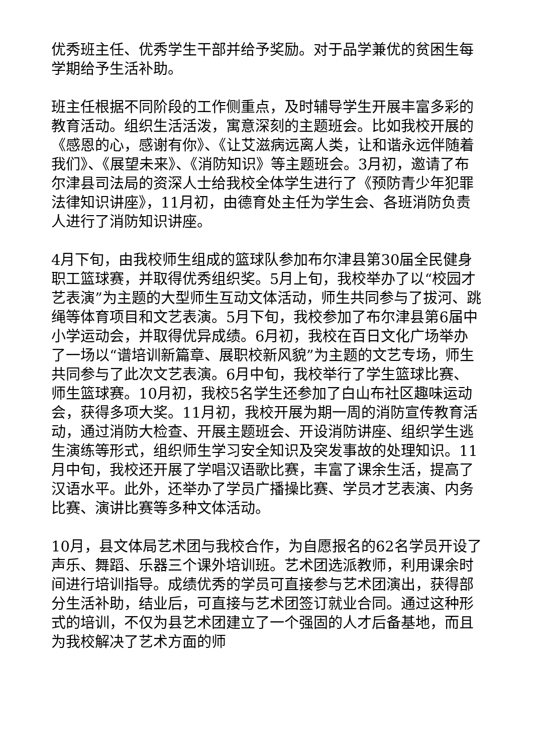优秀班主任、优秀学生干部并给予奖励。对于品学兼优的贫困生每学期给予生活补助。
班主任根据不同阶段的工作侧重点，及时辅导学生开展丰富多彩的教育活动。组织生活活泼，寓意深刻的主题班会。比如我校开展的《感恩的心，感谢有你》、《让艾滋病远离人类，让和谐永远伴随着我们》、《展望未来》、《消防知识》等主题班会。3月初，邀请了布尔津县司法局的资深人士给我校全体学生进行了《预防青少年犯罪法律知识讲座》，11月初，由德育处主任为学生会、各班消防负责人进行了消防知识讲座。
4月下旬，由我校师生组成的篮球队参加布尔津县第30届全民健身职工篮球赛，并取得优秀组织奖。5月上旬，我校举办了以“校园才艺表演”为主题的大型师生互动文体活动，师生共同参与了拔河、跳绳等体育项目和文艺表演。5月下旬，我校参加了布尔津县第6届中小学运动会，并取得优异成绩。6月初，我校在百日文化广场举办了一场以“谱培训新篇章、展职校新风貌”为主题的文艺专场，师生共同参与了此次文艺表演。6月中旬，我校举行了学生篮球比赛、师生篮球赛。10月初，我校5名学生还参加了白山布社区趣味运动会，获得多项大奖。11月初，我校开展为期一周的消防宣传教育活动，通过消防大检查、开展主题班会、开设消防讲座、组织学生逃生演练等形式，组织师生学习安全知识及突发事故的处理知识。11月中旬，我校还开展了学唱汉语歌比赛，丰富了课余生活，提高了汉语水平。此外，还举办了学员广播操比赛、学员才艺表演、内务比赛、演讲比赛等多种文体活动。
10月，县文体局艺术团与我校合作，为自愿报名的62名学员开设了声乐、舞蹈、乐器三个课外培训班。艺术团选派教师，利用课余时间进行培训指导。成绩优秀的学员可直接参与艺术团演出，获得部分生活补助，结业后，可直接与艺术团签订就业合同。通过这种形式的培训，不仅为县艺术团建立了一个强固的人才后备基地，而且为我校解决了艺术方面的师